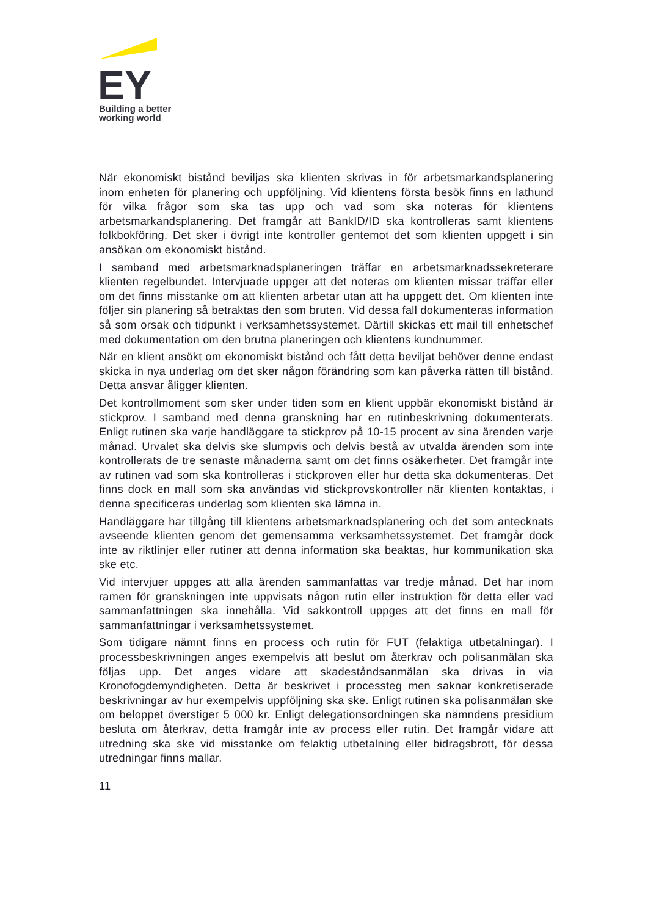EY
Building a better
working world
När ekonomiskt bistånd beviljas ska klienten skrivas in för arbetsmarkandsplanering inom enheten för planering och uppföljning. Vid klientens första besök finns en lathund för vilka frågor som ska tas upp och vad som ska noteras för klientens arbetsmarkandsplanering. Det framgår att BankID/ID ska kontrolleras samt klientens folkbokföring. Det sker i övrigt inte kontroller gentemot det som klienten uppgett i sin ansökan om ekonomiskt bistånd.
I samband med arbetsmarknadsplaneringen träffar en arbetsmarknadssekreterare klienten regelbundet. Intervjuade uppger att det noteras om klienten missar träffar eller om det finns misstanke om att klienten arbetar utan att ha uppgett det. Om klienten inte följer sin planering så betraktas den som bruten. Vid dessa fall dokumenteras information så som orsak och tidpunkt i verksamhetssystemet. Därtill skickas ett mail till enhetschef med dokumentation om den brutna planeringen och klientens kundnummer.
När en klient ansökt om ekonomiskt bistånd och fått detta beviljat behöver denne endast skicka in nya underlag om det sker någon förändring som kan påverka rätten till bistånd. Detta ansvar åligger klienten.
Det kontrollmoment som sker under tiden som en klient uppbär ekonomiskt bistånd är stickprov. I samband med denna granskning har en rutinbeskrivning dokumenterats. Enligt rutinen ska varje handläggare ta stickprov på 10-15 procent av sina ärenden varje månad. Urvalet ska delvis ske slumpvis och delvis bestå av utvalda ärenden som inte kontrollerats de tre senaste månaderna samt om det finns osäkerheter. Det framgår inte av rutinen vad som ska kontrolleras i stickproven eller hur detta ska dokumenteras. Det finns dock en mall som ska användas vid stickprovskontroller när klienten kontaktas, i denna specificeras underlag som klienten ska lämna in.
Handläggare har tillgång till klientens arbetsmarknadsplanering och det som antecknats avseende klienten genom det gemensamma verksamhetssystemet. Det framgår dock inte av riktlinjer eller rutiner att denna information ska beaktas, hur kommunikation ska ske etc.
Vid intervjuer uppges att alla ärenden sammanfattas var tredje månad. Det har inom ramen för granskningen inte uppvisats någon rutin eller instruktion för detta eller vad sammanfattningen ska innehålla. Vid sakkontroll uppges att det finns en mall för sammanfattningar i verksamhetssystemet.
Som tidigare nämnt finns en process och rutin för FUT (felaktiga utbetalningar). I processbeskrivningen anges exempelvis att beslut om återkrav och polisanmälan ska följas upp. Det anges vidare att skadeståndsanmälan ska drivas in via Kronofogdemyndigheten. Detta är beskrivet i processteg men saknar konkretiserade beskrivningar av hur exempelvis uppföljning ska ske. Enligt rutinen ska polisanmälan ske om beloppet överstiger 5 000 kr. Enligt delegationsordningen ska nämndens presidium besluta om återkrav, detta framgår inte av process eller rutin. Det framgår vidare att utredning ska ske vid misstanke om felaktig utbetalning eller bidragsbrott, för dessa utredningar finns mallar.
11